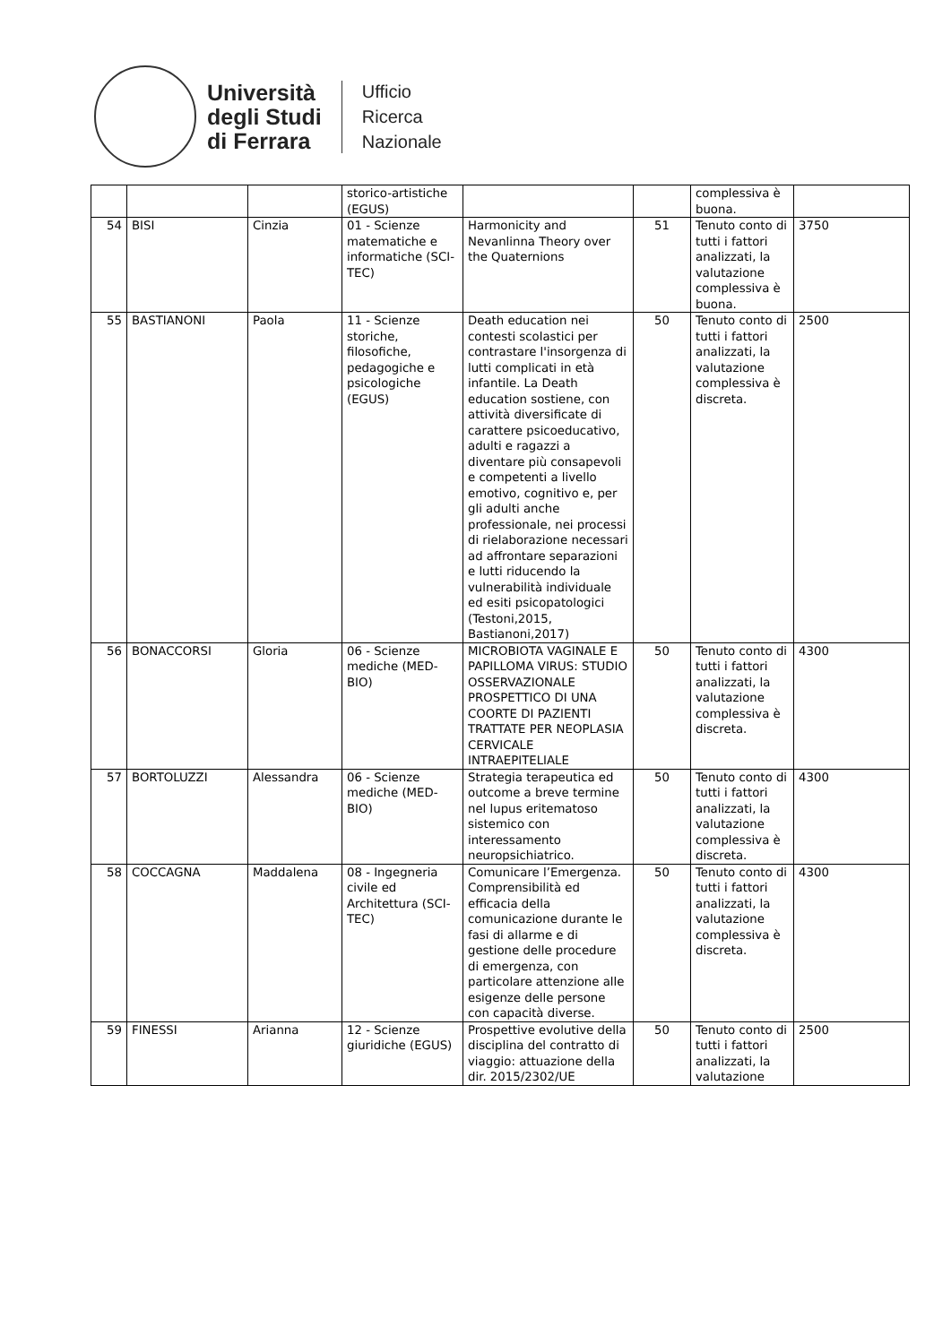Università
degli Studi
di Ferrara
Ufficio
Ricerca
Nazionale
| | | | storico-artistiche (EGUS) | | | complessiva è buona. | |
| 54 | BISI | Cinzia | 01 - Scienze matematiche e informatiche (SCI-TEC) | Harmonicity and Nevanlinna Theory over the Quaternions | 51 | Tenuto conto di tutti i fattori analizzati, la valutazione complessiva è buona. | 3750 |
| 55 | BASTIANONI | Paola | 11 - Scienze storiche, filosofiche, pedagogiche e psicologiche (EGUS) | Death education nei contesti scolastici per contrastare l'insorgenza di lutti complicati in età infantile. La Death education sostiene, con attività diversificate di carattere psicoeducativo, adulti e ragazzi a diventare più consapevoli e competenti a livello emotivo, cognitivo e, per gli adulti anche professionale, nei processi di rielaborazione necessari ad affrontare separazioni e lutti riducendo la vulnerabilità individuale ed esiti psicopatologici (Testoni,2015, Bastianoni,2017) | 50 | Tenuto conto di tutti i fattori analizzati, la valutazione complessiva è discreta. | 2500 |
| 56 | BONACCORSI | Gloria | 06 - Scienze mediche (MED-BIO) | MICROBIOTA VAGINALE E PAPILLOMA VIRUS: STUDIO OSSERVAZIONALE PROSPETTICO DI UNA COORTE DI PAZIENTI TRATTATE PER NEOPLASIA CERVICALE INTRAEPITELIALE | 50 | Tenuto conto di tutti i fattori analizzati, la valutazione complessiva è discreta. | 4300 |
| 57 | BORTOLUZZI | Alessandra | 06 - Scienze mediche (MED-BIO) | Strategia terapeutica ed outcome a breve termine nel lupus eritematoso sistemico con interessamento neuropsichiatrico. | 50 | Tenuto conto di tutti i fattori analizzati, la valutazione complessiva è discreta. | 4300 |
| 58 | COCCAGNA | Maddalena | 08 - Ingegneria civile ed Architettura (SCI-TEC) | Comunicare l’Emergenza. Comprensibilità ed efficacia della comunicazione durante le fasi di allarme e di gestione delle procedure di emergenza, con particolare attenzione alle esigenze delle persone con capacità diverse. | 50 | Tenuto conto di tutti i fattori analizzati, la valutazione complessiva è discreta. | 4300 |
| 59 | FINESSI | Arianna | 12 - Scienze giuridiche (EGUS) | Prospettive evolutive della disciplina del contratto di viaggio: attuazione della dir. 2015/2302/UE | 50 | Tenuto conto di tutti i fattori analizzati, la valutazione | 2500 |